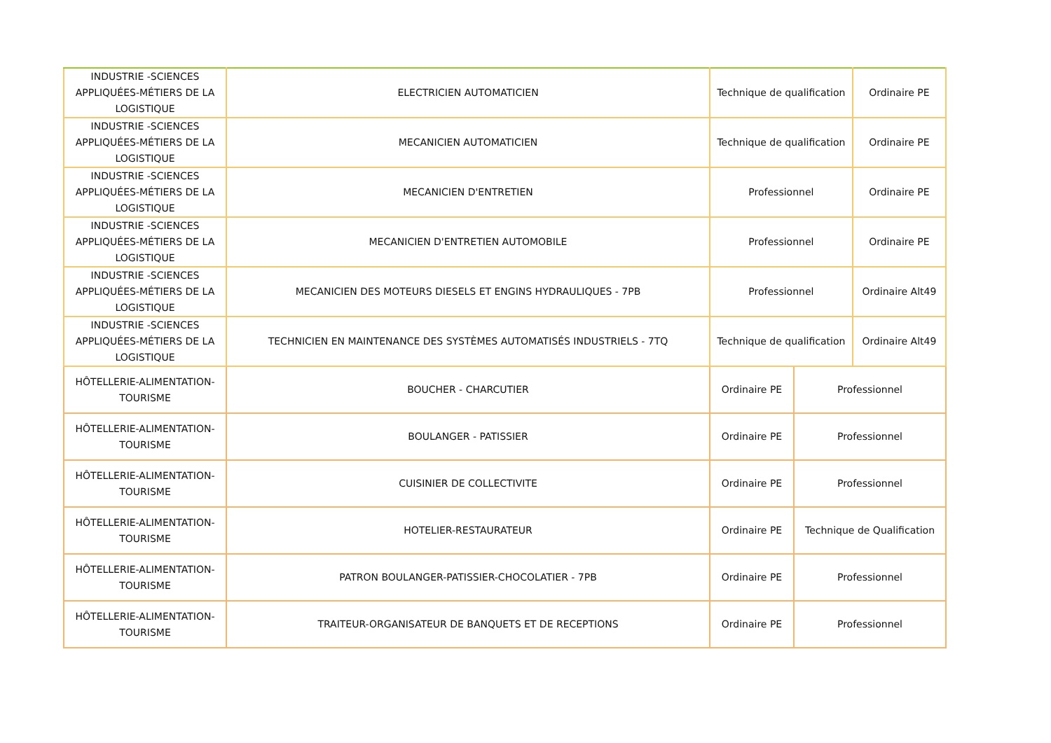| INDUSTRIE -SCIENCES APPLIQUÉES-MÉTIERS DE LA LOGISTIQUE | ELECTRICIEN AUTOMATICIEN | Technique de qualification | | Ordinaire PE |
| INDUSTRIE -SCIENCES APPLIQUÉES-MÉTIERS DE LA LOGISTIQUE | MECANICIEN AUTOMATICIEN | Technique de qualification | | Ordinaire PE |
| INDUSTRIE -SCIENCES APPLIQUÉES-MÉTIERS DE LA LOGISTIQUE | MECANICIEN D'ENTRETIEN | Professionnel | | Ordinaire PE |
| INDUSTRIE -SCIENCES APPLIQUÉES-MÉTIERS DE LA LOGISTIQUE | MECANICIEN D'ENTRETIEN AUTOMOBILE | Professionnel | | Ordinaire PE |
| INDUSTRIE -SCIENCES APPLIQUÉES-MÉTIERS DE LA LOGISTIQUE | MECANICIEN DES MOTEURS DIESELS ET ENGINS HYDRAULIQUES - 7PB | Professionnel | | Ordinaire Alt49 |
| INDUSTRIE -SCIENCES APPLIQUÉES-MÉTIERS DE LA LOGISTIQUE | TECHNICIEN EN MAINTENANCE DES SYSTÈMES AUTOMATISÉS INDUSTRIELS - 7TQ | Technique de qualification | | Ordinaire Alt49 |
| HÔTELLERIE-ALIMENTATION-TOURISME | BOUCHER - CHARCUTIER | Ordinaire PE | Professionnel | |
| HÔTELLERIE-ALIMENTATION-TOURISME | BOULANGER - PATISSIER | Ordinaire PE | Professionnel | |
| HÔTELLERIE-ALIMENTATION-TOURISME | CUISINIER DE COLLECTIVITE | Ordinaire PE | Professionnel | |
| HÔTELLERIE-ALIMENTATION-TOURISME | HOTELIER-RESTAURATEUR | Ordinaire PE | Technique de Qualification | |
| HÔTELLERIE-ALIMENTATION-TOURISME | PATRON BOULANGER-PATISSIER-CHOCOLATIER - 7PB | Ordinaire PE | Professionnel | |
| HÔTELLERIE-ALIMENTATION-TOURISME | TRAITEUR-ORGANISATEUR DE BANQUETS ET DE RECEPTIONS | Ordinaire PE | Professionnel | |